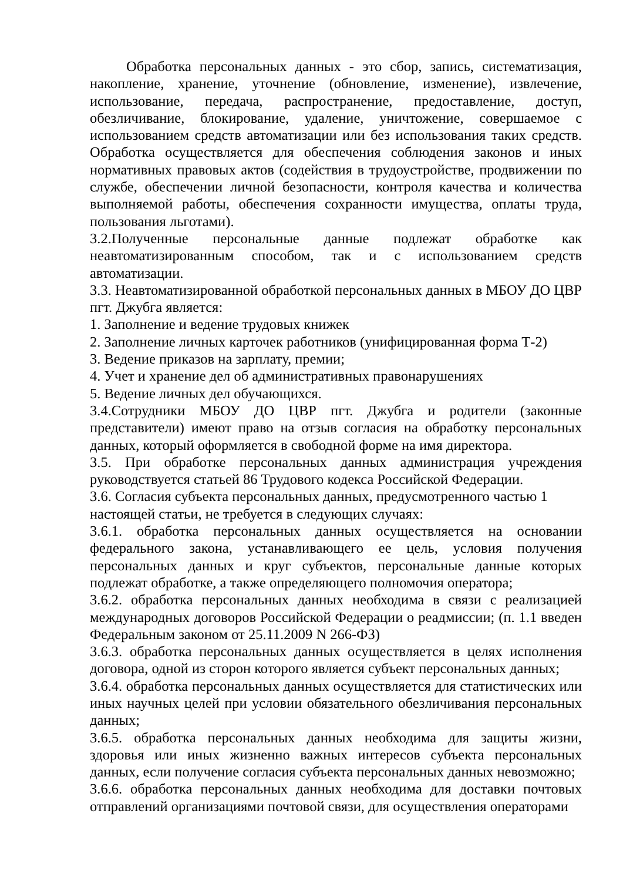Обработка персональных данных - это сбор, запись, систематизация, накопление, хранение, уточнение (обновление, изменение), извлечение, использование, передача, распространение, предоставление, доступ, обезличивание, блокирование, удаление, уничтожение, совершаемое с использованием средств автоматизации или без использования таких средств. Обработка осуществляется для обеспечения соблюдения законов и иных нормативных правовых актов (содействия в трудоустройстве, продвижении по службе, обеспечении личной безопасности, контроля качества и количества выполняемой работы, обеспечения сохранности имущества, оплаты труда, пользования льготами).
3.2.Полученные персональные данные подлежат обработке как неавтоматизированным способом, так и с использованием средств автоматизации.
3.3. Неавтоматизированной обработкой персональных данных в МБОУ ДО ЦВР пгт. Джубга является:
1. Заполнение и ведение трудовых книжек
2. Заполнение личных карточек работников (унифицированная форма Т-2)
3. Ведение приказов на зарплату, премии;
4. Учет и хранение дел об административных правонарушениях
5. Ведение личных дел обучающихся.
3.4.Сотрудники МБОУ ДО ЦВР пгт. Джубга и родители (законные представители) имеют право на отзыв согласия на обработку персональных данных, который оформляется в свободной форме на имя директора.
3.5. При обработке персональных данных администрация учреждения руководствуется статьей 86 Трудового кодекса Российской Федерации.
3.6. Согласия субъекта персональных данных, предусмотренного частью 1 настоящей статьи, не требуется в следующих случаях:
3.6.1. обработка персональных данных осуществляется на основании федерального закона, устанавливающего ее цель, условия получения персональных данных и круг субъектов, персональные данные которых подлежат обработке, а также определяющего полномочия оператора;
3.6.2. обработка персональных данных необходима в связи с реализацией международных договоров Российской Федерации о реадмиссии; (п. 1.1 введен Федеральным законом от 25.11.2009 N 266-ФЗ)
3.6.3. обработка персональных данных осуществляется в целях исполнения договора, одной из сторон которого является субъект персональных данных;
3.6.4. обработка персональных данных осуществляется для статистических или иных научных целей при условии обязательного обезличивания персональных данных;
3.6.5. обработка персональных данных необходима для защиты жизни, здоровья или иных жизненно важных интересов субъекта персональных данных, если получение согласия субъекта персональных данных невозможно;
3.6.6. обработка персональных данных необходима для доставки почтовых отправлений организациями почтовой связи, для осуществления операторами